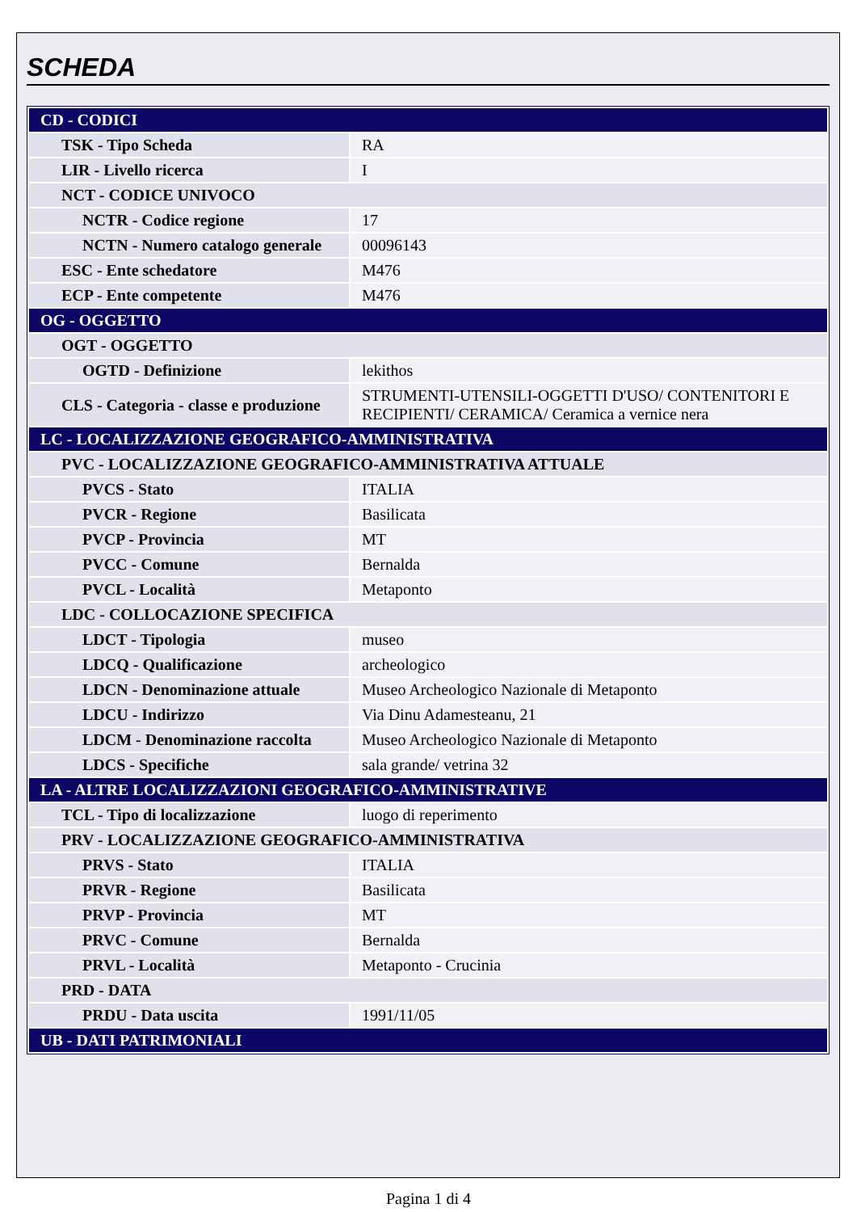SCHEDA
| CD - CODICI | |
| TSK - Tipo Scheda | RA |
| LIR - Livello ricerca | I |
| NCT - CODICE UNIVOCO | |
| NCTR - Codice regione | 17 |
| NCTN - Numero catalogo generale | 00096143 |
| ESC - Ente schedatore | M476 |
| ECP - Ente competente | M476 |
| OG - OGGETTO | |
| OGT - OGGETTO | |
| OGTD - Definizione | lekithos |
| CLS - Categoria - classe e produzione | STRUMENTI-UTENSILI-OGGETTI D'USO/ CONTENITORI E RECIPIENTI/ CERAMICA/ Ceramica a vernice nera |
| LC - LOCALIZZAZIONE GEOGRAFICO-AMMINISTRATIVA | |
| PVC - LOCALIZZAZIONE GEOGRAFICO-AMMINISTRATIVA ATTUALE | |
| PVCS - Stato | ITALIA |
| PVCR - Regione | Basilicata |
| PVCP - Provincia | MT |
| PVCC - Comune | Bernalda |
| PVCL - Località | Metaponto |
| LDC - COLLOCAZIONE SPECIFICA | |
| LDCT - Tipologia | museo |
| LDCQ - Qualificazione | archeologico |
| LDCN - Denominazione attuale | Museo Archeologico Nazionale di Metaponto |
| LDCU - Indirizzo | Via Dinu Adamesteanu, 21 |
| LDCM - Denominazione raccolta | Museo Archeologico Nazionale di Metaponto |
| LDCS - Specifiche | sala grande/ vetrina 32 |
| LA - ALTRE LOCALIZZAZIONI GEOGRAFICO-AMMINISTRATIVE | |
| TCL - Tipo di localizzazione | luogo di reperimento |
| PRV - LOCALIZZAZIONE GEOGRAFICO-AMMINISTRATIVA | |
| PRVS - Stato | ITALIA |
| PRVR - Regione | Basilicata |
| PRVP - Provincia | MT |
| PRVC - Comune | Bernalda |
| PRVL - Località | Metaponto - Crucinia |
| PRD - DATA | |
| PRDU - Data uscita | 1991/11/05 |
| UB - DATI PATRIMONIALI | |
Pagina 1 di 4